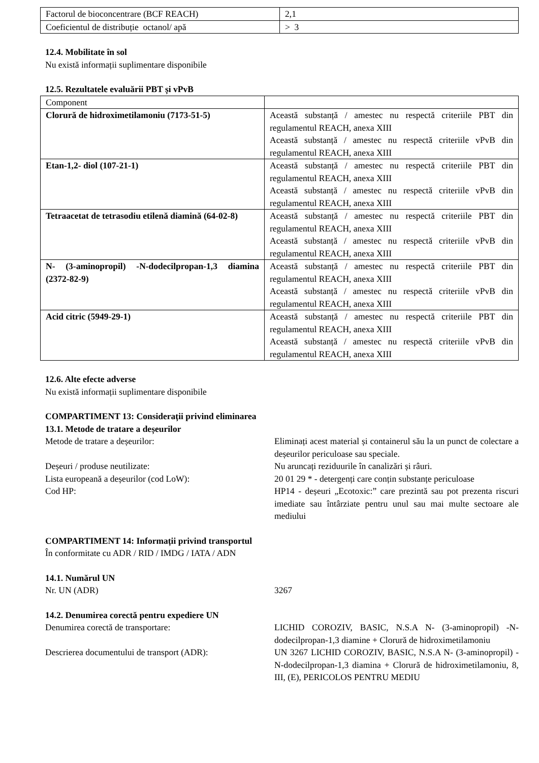| Factorul de bioconcentrare (BCF REACH) | 2,1 |
| Coeficientul de distribuție octanol/ apă | > 3 |
12.4. Mobilitate în sol
Nu există informații suplimentare disponibile
12.5. Rezultatele evaluării PBT și vPvB
| Component | |
| Clorură de hidroximetilamoniu (7173-51-5) | Această substanță / amestec nu respectă criteriile PBT din regulamentul REACH, anexa XIII Această substanță / amestec nu respectă criteriile vPvB din regulamentul REACH, anexa XIII |
| Etan-1,2- diol (107-21-1) | Această substanță / amestec nu respectă criteriile PBT din regulamentul REACH, anexa XIII Această substanță / amestec nu respectă criteriile vPvB din regulamentul REACH, anexa XIII |
| Tetraacetat de tetrasodiu etilenă diamină (64-02-8) | Această substanță / amestec nu respectă criteriile PBT din regulamentul REACH, anexa XIII Această substanță / amestec nu respectă criteriile vPvB din regulamentul REACH, anexa XIII |
| N- (3-aminopropil) -N-dodecilpropan-1,3 diamina (2372-82-9) | Această substanță / amestec nu respectă criteriile PBT din regulamentul REACH, anexa XIII Această substanță / amestec nu respectă criteriile vPvB din regulamentul REACH, anexa XIII |
| Acid citric (5949-29-1) | Această substanță / amestec nu respectă criteriile PBT din regulamentul REACH, anexa XIII Această substanță / amestec nu respectă criteriile vPvB din regulamentul REACH, anexa XIII |
12.6. Alte efecte adverse
Nu există informații suplimentare disponibile
COMPARTIMENT 13: Considerații privind eliminarea
13.1. Metode de tratare a deșeurilor
Metode de tratare a deșeurilor: Eliminați acest material și containerul său la un punct de colectare a deșeurilor periculoase sau speciale.
Deșeuri / produse neutilizate: Nu aruncați reziduurile în canalizări și râuri.
Lista europeană a deșeurilor (cod LoW): 20 01 29 * - detergenți care conțin substanțe periculoase
Cod HP: HP14 - deșeuri „Ecotoxic:” care prezintă sau pot prezenta riscuri imediate sau întârziate pentru unul sau mai multe sectoare ale mediului
COMPARTIMENT 14: Informații privind transportul
În conformitate cu ADR / RID / IMDG / IATA / ADN
14.1. Numărul UN
Nr. UN (ADR) 3267
14.2. Denumirea corectă pentru expediere UN
Denumirea corectă de transportare: LICHID COROZIV, BASIC, N.S.A N- (3-aminopropil) -N-dodecilpropan-1,3 diamine + Clorură de hidroximetilamoniu
Descrierea documentului de transport (ADR):
UN 3267 LICHID COROZIV, BASIC, N.S.A N- (3-aminopropil) -N-dodecilpropan-1,3 diamina + Clorură de hidroximetilamoniu, 8, III, (E), PERICOLOS PENTRU MEDIU